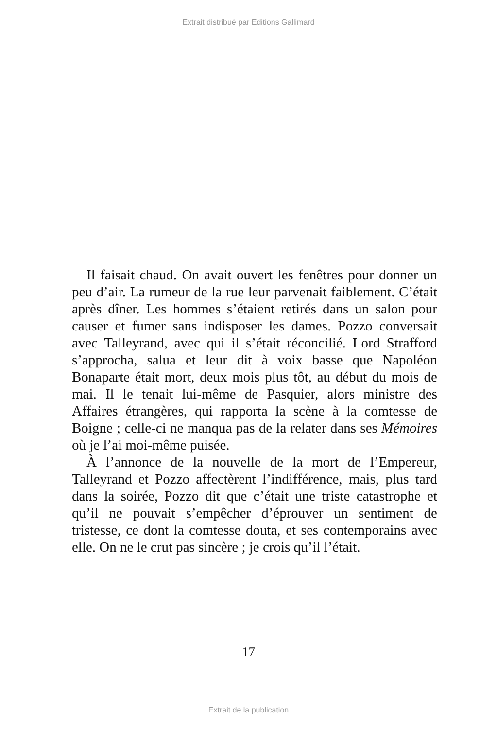Extrait distribué par Editions Gallimard
Il faisait chaud. On avait ouvert les fenêtres pour donner un peu d’air. La rumeur de la rue leur parvenait faiblement. C’était après dîner. Les hommes s’étaient retirés dans un salon pour causer et fumer sans indisposer les dames. Pozzo conversait avec Talleyrand, avec qui il s’était réconcilié. Lord Strafford s’approcha, salua et leur dit à voix basse que Napoléon Bonaparte était mort, deux mois plus tôt, au début du mois de mai. Il le tenait lui-même de Pasquier, alors ministre des Affaires étrangères, qui rapporta la scène à la comtesse de Boigne ; celle-ci ne manqua pas de la relater dans ses Mémoires où je l’ai moi-même puisée.
À l’annonce de la nouvelle de la mort de l’Empereur, Talleyrand et Pozzo affectèrent l’indifférence, mais, plus tard dans la soirée, Pozzo dit que c’était une triste catastrophe et qu’il ne pouvait s’empêcher d’éprouver un sentiment de tristesse, ce dont la comtesse douta, et ses contemporains avec elle. On ne le crut pas sincère ; je crois qu’il l’était.
17
Extrait de la publication